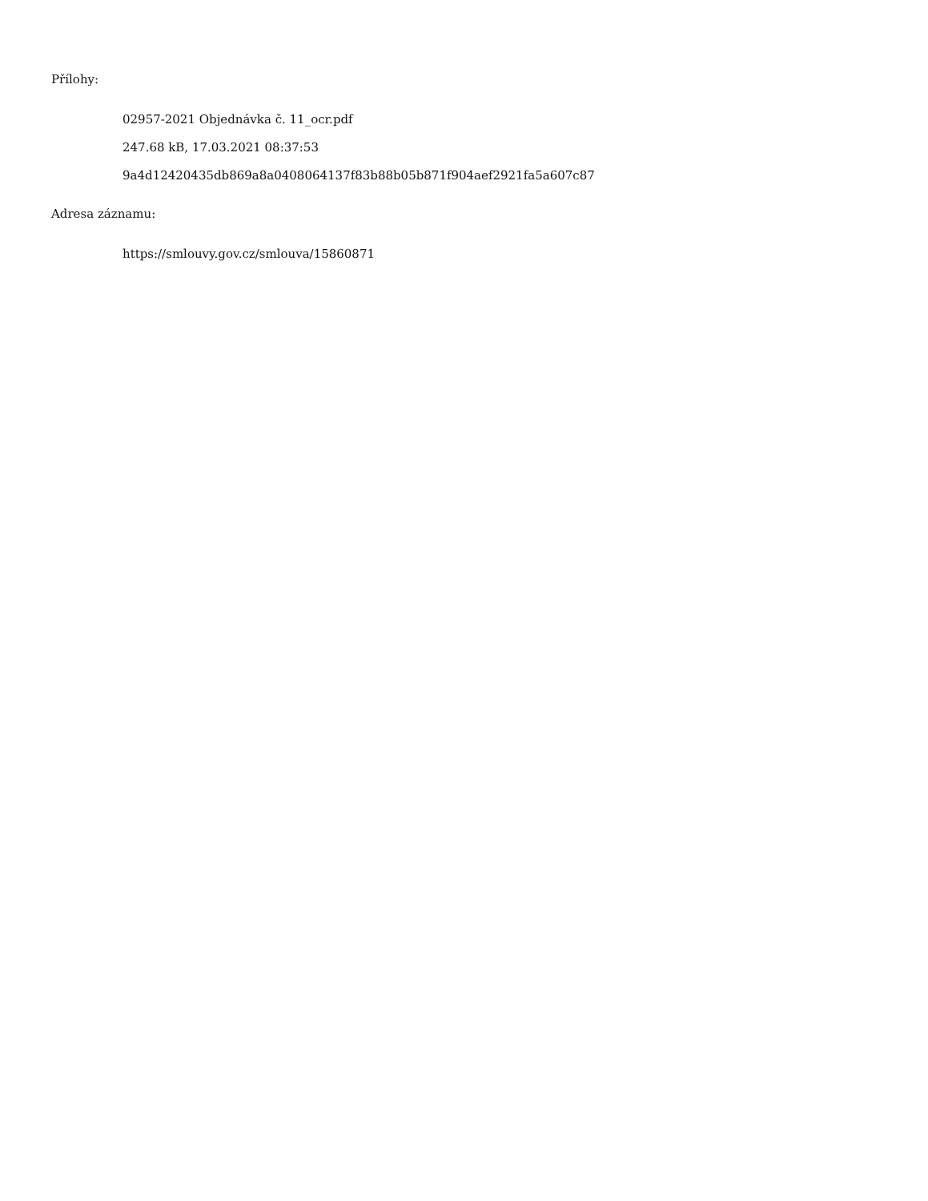Přílohy:
02957-2021 Objednávka č. 11_ocr.pdf
247.68 kB, 17.03.2021 08:37:53
9a4d12420435db869a8a0408064137f83b88b05b871f904aef2921fa5a607c87
Adresa záznamu:
https://smlouvy.gov.cz/smlouva/15860871